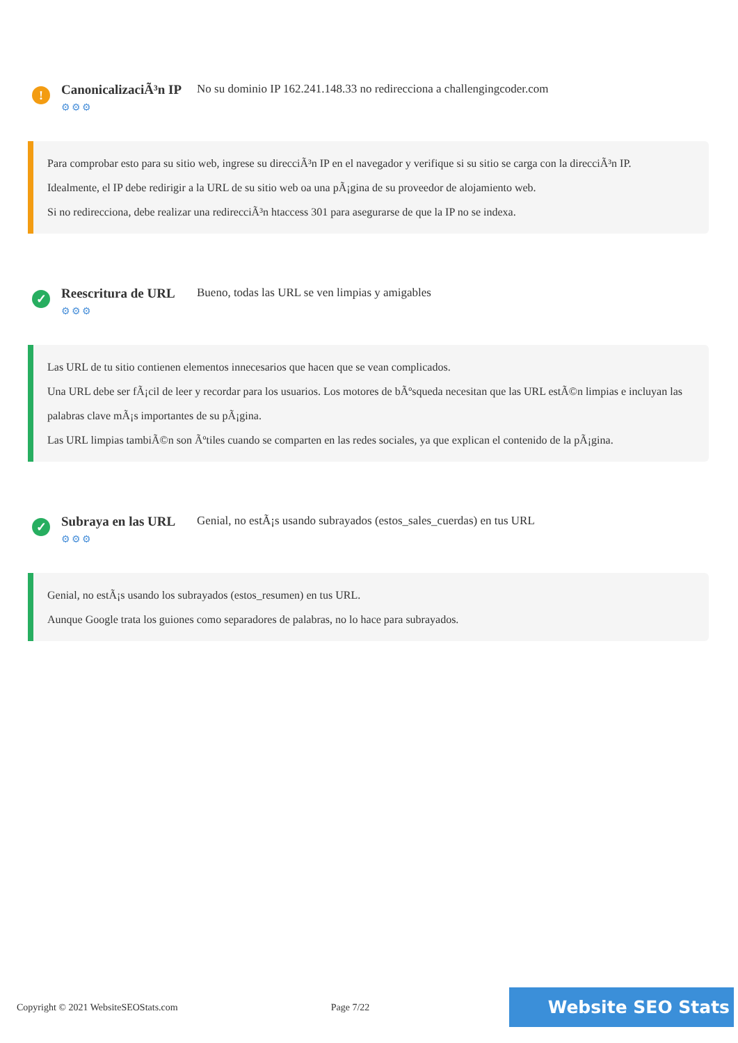!
CanonicalizaciÃ³n IP
⚙⚙⚙
No su dominio IP 162.241.148.33 no redirecciona a challengingcoder.com
Para comprobar esto para su sitio web, ingrese su direcciÃ³n IP en el navegador y verifique si su sitio se carga con la direcciÃ³n IP.
Idealmente, el IP debe redirigir a la URL de su sitio web oa una pÃ¡gina de su proveedor de alojamiento web.
Si no redirecciona, debe realizar una redirecciÃ³n htaccess 301 para asegurarse de que la IP no se indexa.
✓
Reescritura de URL
⚙⚙⚙
Bueno, todas las URL se ven limpias y amigables
Las URL de tu sitio contienen elementos innecesarios que hacen que se vean complicados.
Una URL debe ser fÃ¡cil de leer y recordar para los usuarios. Los motores de bÃºsqueda necesitan que las URL estÃ©n limpias e incluyan las palabras clave mÃ¡s importantes de su pÃ¡gina.
Las URL limpias tambiÃ©n son Ãºtiles cuando se comparten en las redes sociales, ya que explican el contenido de la pÃ¡gina.
✓
Subraya en las URL
⚙⚙⚙
Genial, no estÃ¡s usando subrayados (estos_sales_cuerdas) en tus URL
Genial, no estÃ¡s usando los subrayados (estos_resumen) en tus URL.
Aunque Google trata los guiones como separadores de palabras, no lo hace para subrayados.
Copyright © 2021 WebsiteSEOStats.com Page 7/22 Website SEO Stats